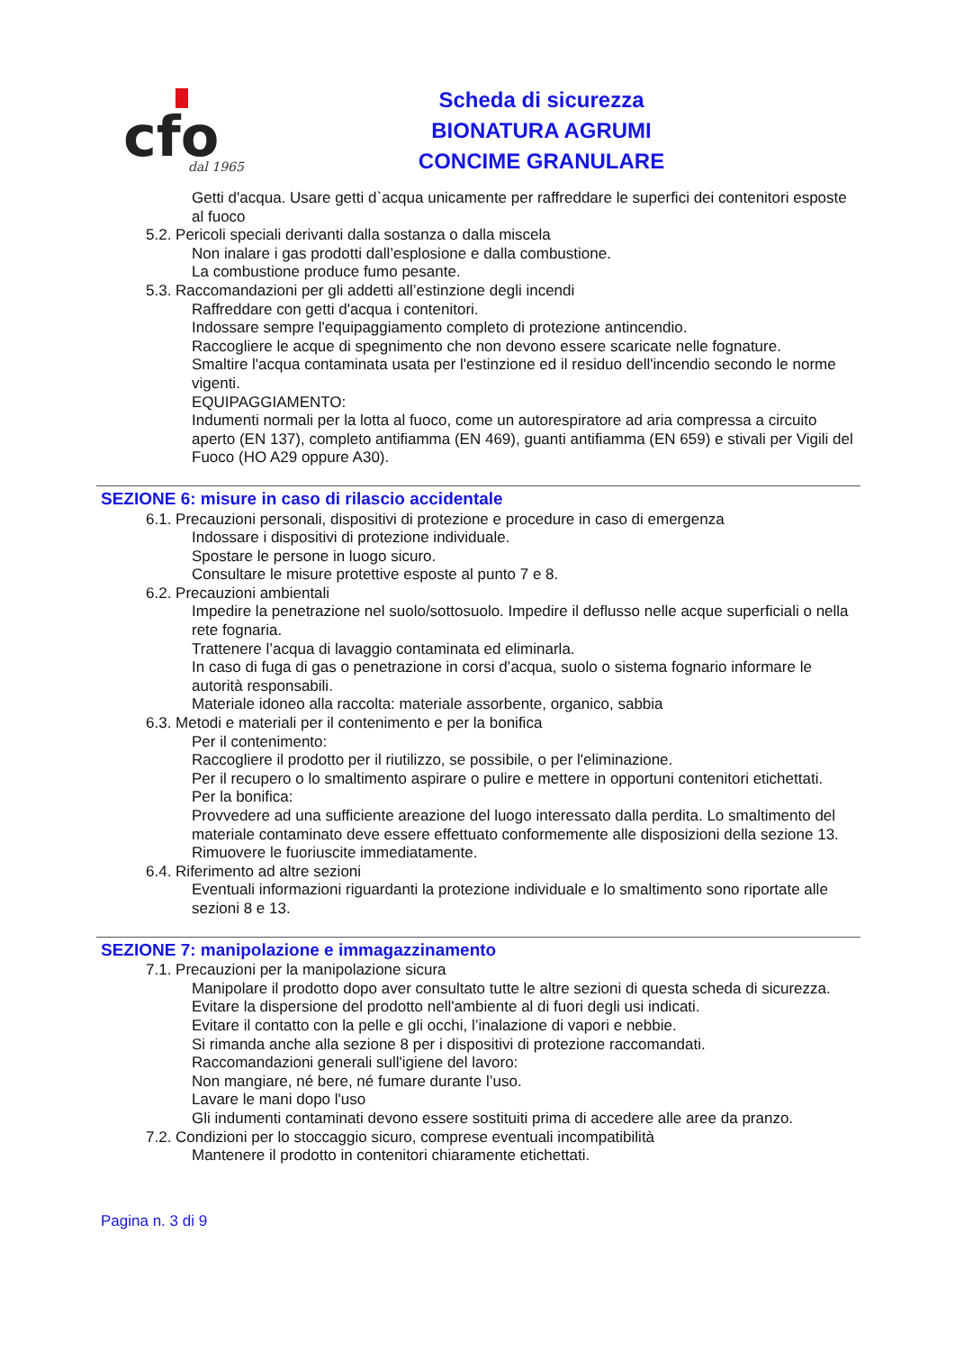cfo
dal 1965
Scheda di sicurezza
BIONATURA AGRUMI
CONCIME GRANULARE
Getti d'acqua. Usare getti d`acqua unicamente per raffreddare le superfici dei contenitori esposte al fuoco
5.2. Pericoli speciali derivanti dalla sostanza o dalla miscela
Non inalare i gas prodotti dall’esplosione e dalla combustione.
La combustione produce fumo pesante.
5.3. Raccomandazioni per gli addetti all’estinzione degli incendi
Raffreddare con getti d'acqua i contenitori.
Indossare sempre l'equipaggiamento completo di protezione antincendio.
Raccogliere le acque di spegnimento che non devono essere scaricate nelle fognature.
Smaltire l'acqua contaminata usata per l'estinzione ed il residuo dell'incendio secondo le norme vigenti.
EQUIPAGGIAMENTO:
Indumenti normali per la lotta al fuoco, come un autorespiratore ad aria compressa a circuito aperto (EN 137), completo antifiamma (EN 469), guanti antifiamma (EN 659) e stivali per Vigili del Fuoco (HO A29 oppure A30).
SEZIONE 6: misure in caso di rilascio accidentale
6.1. Precauzioni personali, dispositivi di protezione e procedure in caso di emergenza
Indossare i dispositivi di protezione individuale.
Spostare le persone in luogo sicuro.
Consultare le misure protettive esposte al punto 7 e 8.
6.2. Precauzioni ambientali
Impedire la penetrazione nel suolo/sottosuolo. Impedire il deflusso nelle acque superficiali o nella rete fognaria.
Trattenere l’acqua di lavaggio contaminata ed eliminarla.
In caso di fuga di gas o penetrazione in corsi d’acqua, suolo o sistema fognario informare le autorità responsabili.
Materiale idoneo alla raccolta: materiale assorbente, organico, sabbia
6.3. Metodi e materiali per il contenimento e per la bonifica
Per il contenimento:
Raccogliere il prodotto per il riutilizzo, se possibile, o per l'eliminazione.
Per il recupero o lo smaltimento aspirare o pulire e mettere in opportuni contenitori etichettati.
Per la bonifica:
Provvedere ad una sufficiente areazione del luogo interessato dalla perdita. Lo smaltimento del materiale contaminato deve essere effettuato conformemente alle disposizioni della sezione 13.
Rimuovere le fuoriuscite immediatamente.
6.4. Riferimento ad altre sezioni
Eventuali informazioni riguardanti la protezione individuale e lo smaltimento sono riportate alle sezioni 8 e 13.
SEZIONE 7: manipolazione e immagazzinamento
7.1. Precauzioni per la manipolazione sicura
Manipolare il prodotto dopo aver consultato tutte le altre sezioni di questa scheda di sicurezza.
Evitare la dispersione del prodotto nell'ambiente al di fuori degli usi indicati.
Evitare il contatto con la pelle e gli occhi, l’inalazione di vapori e nebbie.
Si rimanda anche alla sezione 8 per i dispositivi di protezione raccomandati.
Raccomandazioni generali sull'igiene del lavoro:
Non mangiare, né bere, né fumare durante l’uso.
Lavare le mani dopo l'uso
Gli indumenti contaminati devono essere sostituiti prima di accedere alle aree da pranzo.
7.2. Condizioni per lo stoccaggio sicuro, comprese eventuali incompatibilità
Mantenere il prodotto in contenitori chiaramente etichettati.
Pagina n. 3 di 9